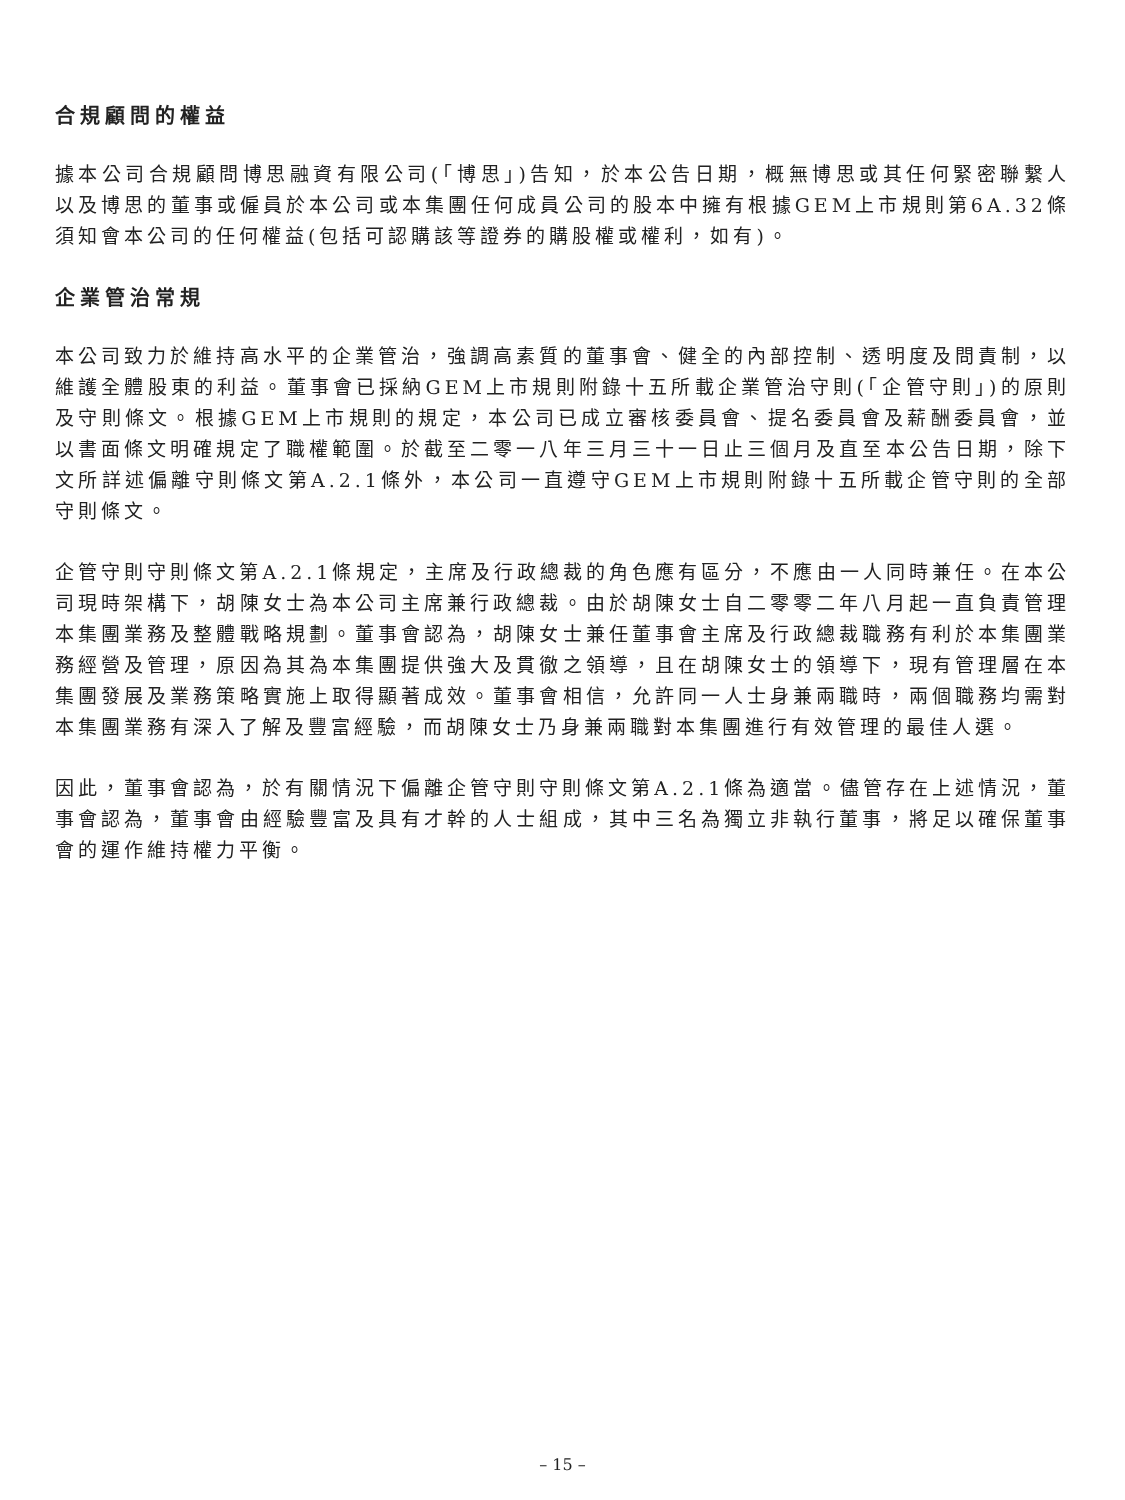合規顧問的權益
據本公司合規顧問博思融資有限公司(「博思」)告知，於本公告日期，概無博思或其任何緊密聯繫人以及博思的董事或僱員於本公司或本集團任何成員公司的股本中擁有根據GEM上市規則第6A.32條須知會本公司的任何權益(包括可認購該等證券的購股權或權利，如有)。
企業管治常規
本公司致力於維持高水平的企業管治，強調高素質的董事會、健全的內部控制、透明度及問責制，以維護全體股東的利益。董事會已採納GEM上市規則附錄十五所載企業管治守則(「企管守則」)的原則及守則條文。根據GEM上市規則的規定，本公司已成立審核委員會、提名委員會及薪酬委員會，並以書面條文明確規定了職權範圍。於截至二零一八年三月三十一日止三個月及直至本公告日期，除下文所詳述偏離守則條文第A.2.1條外，本公司一直遵守GEM上市規則附錄十五所載企管守則的全部守則條文。
企管守則守則條文第A.2.1條規定，主席及行政總裁的角色應有區分，不應由一人同時兼任。在本公司現時架構下，胡陳女士為本公司主席兼行政總裁。由於胡陳女士自二零零二年八月起一直負責管理本集團業務及整體戰略規劃。董事會認為，胡陳女士兼任董事會主席及行政總裁職務有利於本集團業務經營及管理，原因為其為本集團提供強大及貫徹之領導，且在胡陳女士的領導下，現有管理層在本集團發展及業務策略實施上取得顯著成效。董事會相信，允許同一人士身兼兩職時，兩個職務均需對本集團業務有深入了解及豐富經驗，而胡陳女士乃身兼兩職對本集團進行有效管理的最佳人選。
因此，董事會認為，於有關情況下偏離企管守則守則條文第A.2.1條為適當。儘管存在上述情況，董事會認為，董事會由經驗豐富及具有才幹的人士組成，其中三名為獨立非執行董事，將足以確保董事會的運作維持權力平衡。
– 15 –